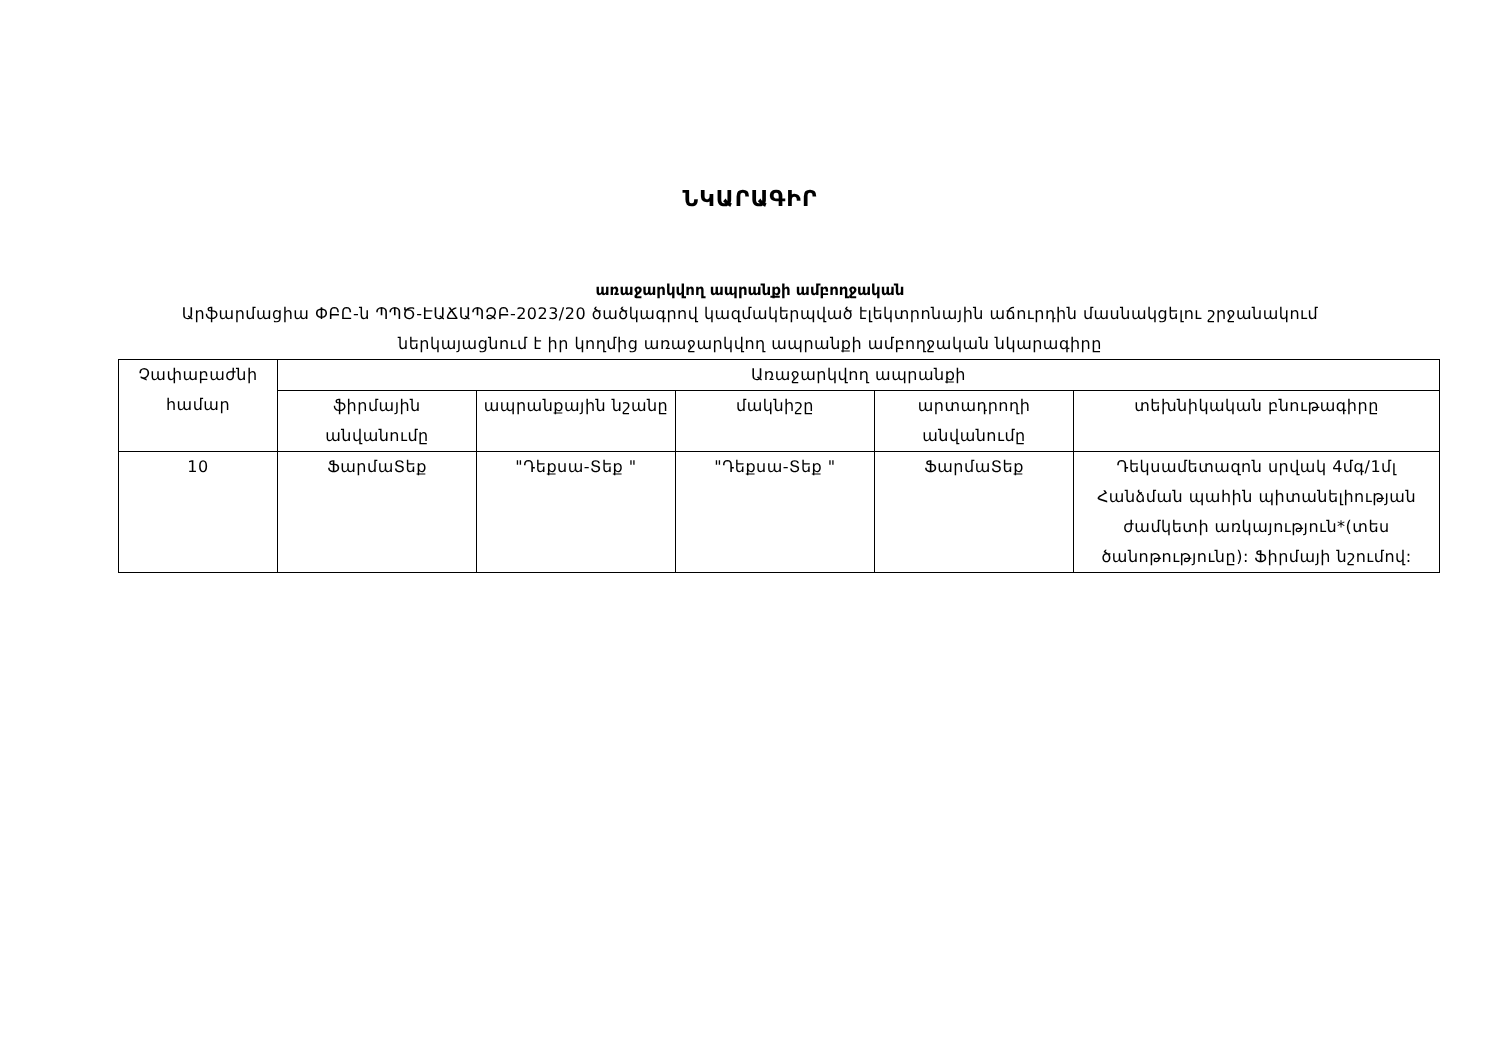ՆԿԱՐԱԳԻՐ
առաջարկվող ապրանքի ամբողջական
Արֆարմացիա ՓԲԸ-ն ՊՊԾ-ԷԱՃԱՊՁԲ-2023/20 ծածկագրով կազմակերպված էլեկտրոնային աճուրդին մասնակցելու շրջանակում ներկայացնում է իր կողմից առաջարկվող ապրանքի ամբողջական նկարագիրը
| Չափաբաժնի համար | Առաջարկվող ապրանքի | | | | |
| --- | --- | --- | --- | --- | --- |
| | ֆիրմային անվանումը | ապրանքային նշանը | մակնիշը | արտադրողի անվանումը | տեխնիկական բնութագիրը |
| 10 | ՖարմաՏեք | "Դեքսա-Տեք " | "Դեքսա-Տեք " | ՖարմաՏեք | Դեկսամետազոն սրվակ 4մգ/1մլ Հանձման պահին պիտանելիության ժամկետի առկայություն*(տես ծանոթությունը): Ֆիրմայի նշումով: |